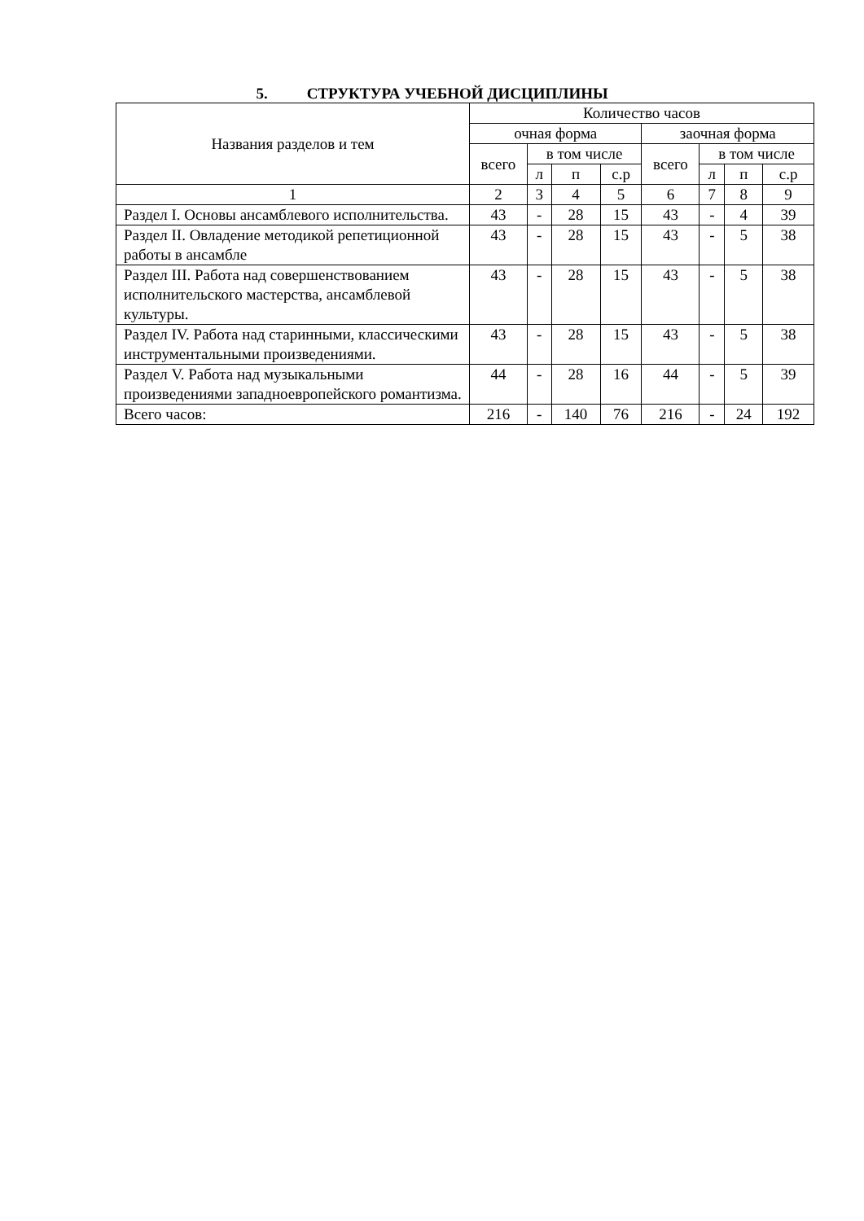5. СТРУКТУРА УЧЕБНОЙ ДИСЦИПЛИНЫ
| Названия разделов и тем | Количество часов | | | | | | | |
| --- | --- | --- | --- | --- | --- | --- | --- | --- |
| | очная форма | | | | заочная форма | | | |
| | всего | в том числе | | | всего | в том числе | | |
| | | л | п | с.р | | л | п | с.р |
| 1 | 2 | 3 | 4 | 5 | 6 | 7 | 8 | 9 |
| Раздел I. Основы ансамблевого исполнительства. | 43 | - | 28 | 15 | 43 | - | 4 | 39 |
| Раздел II. Овладение методикой репетиционной работы в ансамбле | 43 | - | 28 | 15 | 43 | - | 5 | 38 |
| Раздел III. Работа над совершенствованием исполнительского мастерства, ансамблевой культуры. | 43 | - | 28 | 15 | 43 | - | 5 | 38 |
| Раздел IV. Работа над старинными, классическими инструментальными произведениями. | 43 | - | 28 | 15 | 43 | - | 5 | 38 |
| Раздел V. Работа над музыкальными произведениями западноевропейского романтизма. | 44 | - | 28 | 16 | 44 | - | 5 | 39 |
| Всего часов: | 216 | - | 140 | 76 | 216 | - | 24 | 192 |